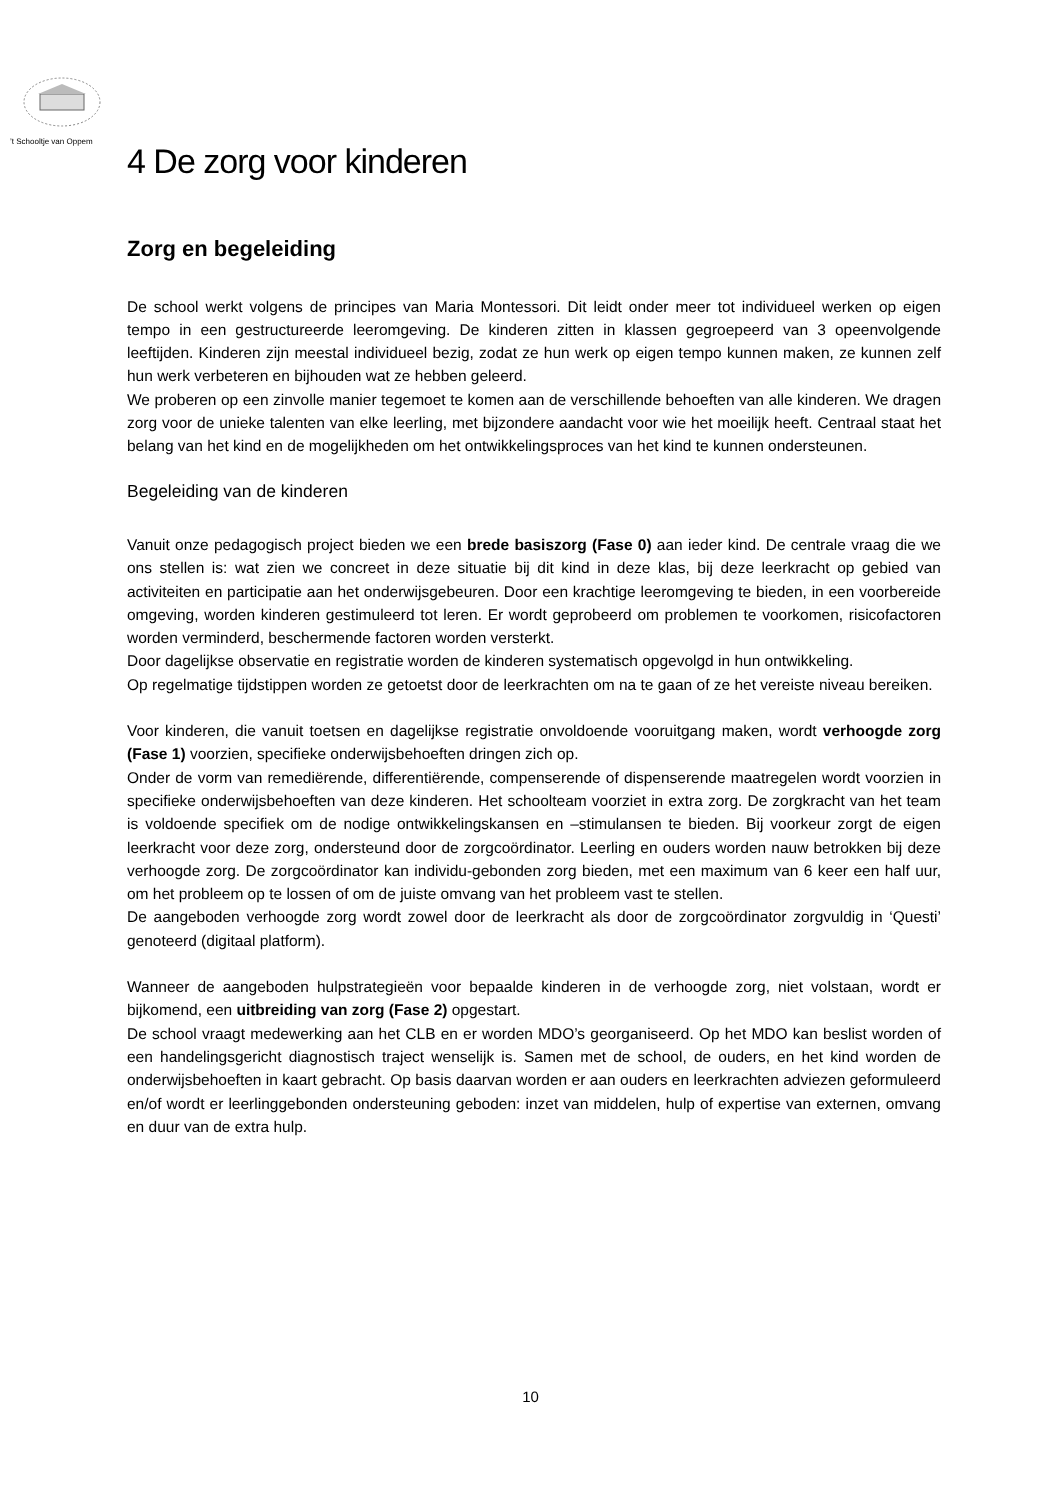’t Schooltje van Oppem
4 De zorg voor kinderen
Zorg en begeleiding
De school werkt volgens de principes van Maria Montessori. Dit leidt onder meer tot individueel werken op eigen tempo in een gestructureerde leeromgeving. De kinderen zitten in klassen gegroepeerd van 3 opeenvolgende leeftijden. Kinderen zijn meestal individueel bezig, zodat ze hun werk op eigen tempo kunnen maken, ze kunnen zelf hun werk verbeteren en bijhouden wat ze hebben geleerd.
We proberen op een zinvolle manier tegemoet te komen aan de verschillende behoeften van alle kinderen. We dragen zorg voor de unieke talenten van elke leerling, met bijzondere aandacht voor wie het moeilijk heeft. Centraal staat het belang van het kind en de mogelijkheden om het ontwikkelingsproces van het kind te kunnen ondersteunen.
Begeleiding van de kinderen
Vanuit onze pedagogisch project bieden we een brede basiszorg (Fase 0) aan ieder kind. De centrale vraag die we ons stellen is: wat zien we concreet in deze situatie bij dit kind in deze klas, bij deze leerkracht op gebied van activiteiten en participatie aan het onderwijsgebeuren. Door een krachtige leeromgeving te bieden, in een voorbereide omgeving, worden kinderen gestimuleerd tot leren. Er wordt geprobeerd om problemen te voorkomen, risicofactoren worden verminderd, beschermende factoren worden versterkt.
Door dagelijkse observatie en registratie worden de kinderen systematisch opgevolgd in hun ontwikkeling.
Op regelmatige tijdstippen worden ze getoetst door de leerkrachten om na te gaan of ze het vereiste niveau bereiken.
Voor kinderen, die vanuit toetsen en dagelijkse registratie onvoldoende vooruitgang maken, wordt verhoogde zorg (Fase 1) voorzien, specifieke onderwijsbehoeften dringen zich op.
Onder de vorm van remediërende, differentiërende, compenserende of dispenserende maatregelen wordt voorzien in specifieke onderwijsbehoeften van deze kinderen. Het schoolteam voorziet in extra zorg. De zorgkracht van het team is voldoende specifiek om de nodige ontwikkelingskansen en –stimulansen te bieden. Bij voorkeur zorgt de eigen leerkracht voor deze zorg, ondersteund door de zorgcoördinator. Leerling en ouders worden nauw betrokken bij deze verhoogde zorg. De zorgcoördinator kan individu-gebonden zorg bieden, met een maximum van 6 keer een half uur, om het probleem op te lossen of om de juiste omvang van het probleem vast te stellen.
De aangeboden verhoogde zorg wordt zowel door de leerkracht als door de zorgcoördinator zorgvuldig in ‘Questi’ genoteerd (digitaal platform).
Wanneer de aangeboden hulpstrategieën voor bepaalde kinderen in de verhoogde zorg, niet volstaan, wordt er bijkomend, een uitbreiding van zorg (Fase 2) opgestart.
De school vraagt medewerking aan het CLB en er worden MDO’s georganiseerd. Op het MDO kan beslist worden of een handelingsgericht diagnostisch traject wenselijk is. Samen met de school, de ouders, en het kind worden de onderwijsbehoeften in kaart gebracht. Op basis daarvan worden er aan ouders en leerkrachten adviezen geformuleerd en/of wordt er leerlinggebonden ondersteuning geboden: inzet van middelen, hulp of expertise van externen, omvang en duur van de extra hulp.
10